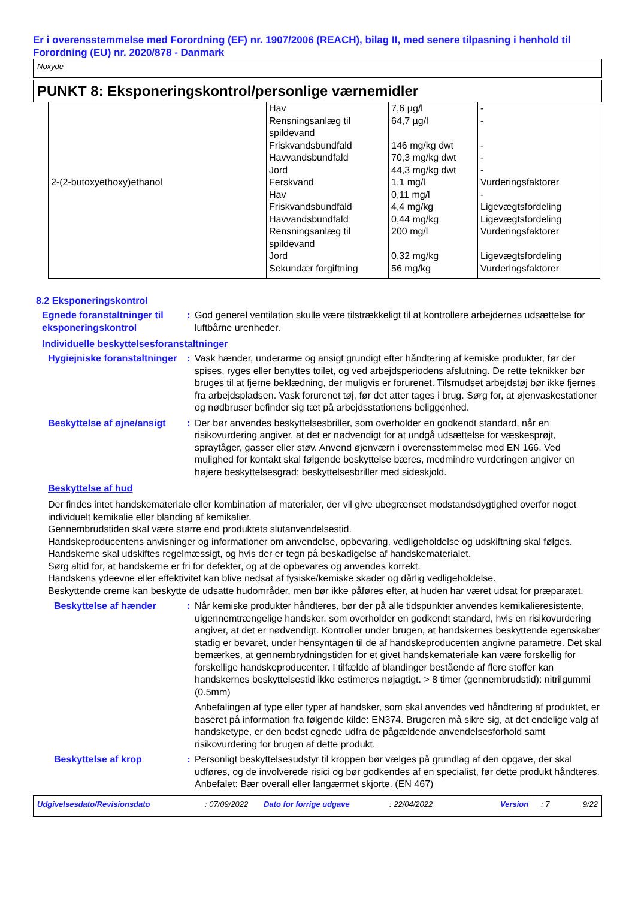Er i overensstemmelse med Forordning (EF) nr. 1907/2006 (REACH), bilag II, med senere tilpasning i henhold til Forordning (EU) nr. 2020/878 - Danmark
Noxyde
PUNKT 8: Eksponeringskontrol/personlige værnemidler
| | Hav Rensningsanlæg til spildevand Friskvandsbundfald Havvandsbundfald Jord | 7,6 µg/l 64,7 µg/l 146 mg/kg dwt 70,3 mg/kg dwt 44,3 mg/kg dwt | - - - - - |
| 2-(2-butoxyethoxy)ethanol | Ferskvand Hav Friskvandsbundfald Havvandsbundfald Rensningsanlæg til spildevand Jord Sekundær forgiftning | 1,1 mg/l 0,11 mg/l 4,4 mg/kg 0,44 mg/kg 200 mg/l 0,32 mg/kg 56 mg/kg | Vurderingsfaktorer - Ligevægtsfordeling Ligevægtsfordeling Vurderingsfaktorer Ligevægtsfordeling Vurderingsfaktorer |
8.2 Eksponeringskontrol
Egnede foranstaltninger til eksponeringskontrol
: God generel ventilation skulle være tilstrækkeligt til at kontrollere arbejdernes udsættelse for luftbårne urenheder.
Individuelle beskyttelsesforanstaltninger
Hygiejniske foranstaltninger
: Vask hænder, underarme og ansigt grundigt efter håndtering af kemiske produkter, før der spises, ryges eller benyttes toilet, og ved arbejdsperiodens afslutning. De rette teknikker bør bruges til at fjerne beklædning, der muligvis er forurenet. Tilsmudset arbejdstøj bør ikke fjernes fra arbejdspladsen. Vask forurenet tøj, før det atter tages i brug. Sørg for, at øjenvaskestationer og nødbruser befinder sig tæt på arbejdsstationens beliggenhed.
Beskyttelse af øjne/ansigt
: Der bør anvendes beskyttelsesbriller, som overholder en godkendt standard, når en risikovurdering angiver, at det er nødvendigt for at undgå udsættelse for væskesprøjt, spraytåger, gasser eller støv. Anvend øjenværn i overensstemmelse med EN 166. Ved mulighed for kontakt skal følgende beskyttelse bæres, medmindre vurderingen angiver en højere beskyttelsesgrad: beskyttelsesbriller med sideskjold.
Beskyttelse af hud
Der findes intet handskemateriale eller kombination af materialer, der vil give ubegrænset modstandsdygtighed overfor noget individuelt kemikalie eller blanding af kemikalier.
Gennembrudstiden skal være større end produktets slutanvendelsestid.
Handskeproducentens anvisninger og informationer om anvendelse, opbevaring, vedligeholdelse og udskiftning skal følges.
Handskerne skal udskiftes regelmæssigt, og hvis der er tegn på beskadigelse af handskematerialet.
Sørg altid for, at handskerne er fri for defekter, og at de opbevares og anvendes korrekt.
Handskens ydeevne eller effektivitet kan blive nedsat af fysiske/kemiske skader og dårlig vedligeholdelse.
Beskyttende creme kan beskytte de udsatte hudområder, men bør ikke påføres efter, at huden har været udsat for præparatet.
Beskyttelse af hænder : Når kemiske produkter håndteres, bør der på alle tidspunkter anvendes kemikalieresistente, uigennemtrængelige handsker, som overholder en godkendt standard, hvis en risikovurdering angiver, at det er nødvendigt. Kontroller under brugen, at handskernes beskyttende egenskaber stadig er bevaret, under hensyntagen til de af handskeproducenten angivne parametre. Det skal bemærkes, at gennembrydningstiden for et givet handskemateriale kan være forskellig for forskellige handskeproducenter. I tilfælde af blandinger bestående af flere stoffer kan handskernes beskyttelsestid ikke estimeres nøjagtigt. > 8 timer (gennembrudstid): nitrilgummi (0.5mm)
Anbefalingen af type eller typer af handsker, som skal anvendes ved håndtering af produktet, er baseret på information fra følgende kilde: EN374. Brugeren må sikre sig, at det endelige valg af handsketype, er den bedst egnede udfra de pågældende anvendelsesforhold samt risikovurdering for brugen af dette produkt.
Beskyttelse af krop : Personligt beskyttelsesudstyr til kroppen bør vælges på grundlag af den opgave, der skal udføres, og de involverede risici og bør godkendes af en specialist, før dette produkt håndteres. Anbefalet: Bær overall eller langærmet skjorte. (EN 467)
Udgivelsesdato/Revisionsdato: 07/09/2022 Dato for forrige udgave: 22/04/2022 Version: 7 9/22